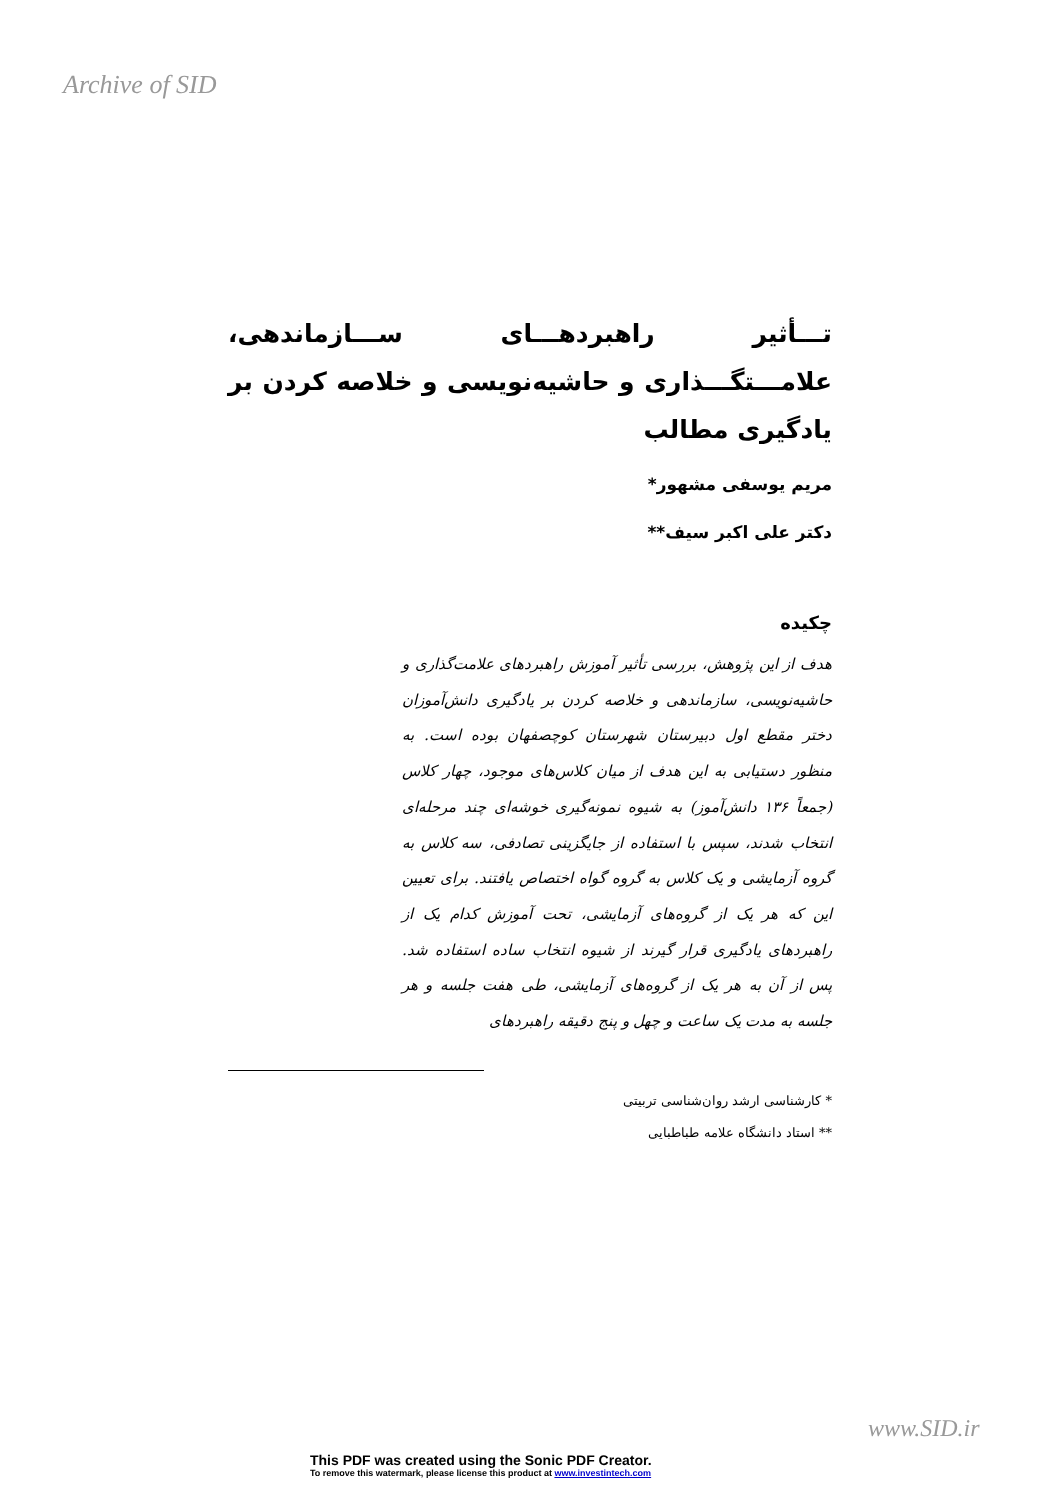Archive of SID
تـــأثیر راهبردهـــای ســـازماندهی، علامـــتگـــذاری و حاشیه‌نویسی و خلاصه کردن بر یادگیری مطالب
مریم یوسفی مشهور*
دکتر علی اکبر سیف**
چکیده
هدف از این پژوهش، بررسی تأثیر آموزش راهبردهای علامت‌گذاری و حاشیه‌نویسی، سازماندهی و خلاصه کردن بر یادگیری دانش‌آموزان دختر مقطع اول دبیرستان شهرستان کوچصفهان بوده است. به منظور دستیابی به این هدف از میان کلاس‌های موجود، چهار کلاس (جمعاً ۱۳۶ دانش‌آموز) به شیوه نمونه‌گیری خوشه‌ای چند مرحله‌ای انتخاب شدند، سپس با استفاده از جایگزینی تصادفی، سه کلاس به گروه آزمایشی و یک کلاس به گروه گواه اختصاص یافتند. برای تعیین این که هر یک از گروه‌های آزمایشی، تحت آموزش کدام یک از راهبردهای یادگیری قرار گیرند از شیوه انتخاب ساده استفاده شد. پس از آن به هر یک از گروه‌های آزمایشی، طی هفت جلسه و هر جلسه به مدت یک ساعت و چهل و پنج دقیقه راهبردهای
* کارشناسی ارشد روان‌شناسی تربیتی
** استاد دانشگاه علامه طباطبایی
www.SID.ir
This PDF was created using the Sonic PDF Creator.
To remove this watermark, please license this product at www.investintech.com